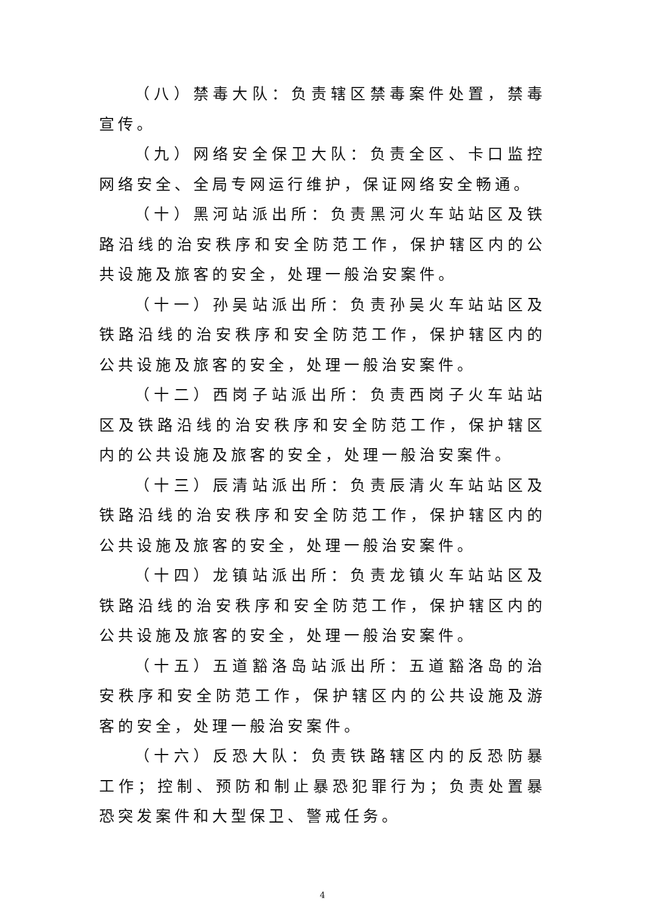（八）禁毒大队：负责辖区禁毒案件处置，禁毒宣传。
（九）网络安全保卫大队：负责全区、卡口监控网络安全、全局专网运行维护，保证网络安全畅通。
（十）黑河站派出所：负责黑河火车站站区及铁路沿线的治安秩序和安全防范工作，保护辖区内的公共设施及旅客的安全，处理一般治安案件。
（十一）孙吴站派出所：负责孙吴火车站站区及铁路沿线的治安秩序和安全防范工作，保护辖区内的公共设施及旅客的安全，处理一般治安案件。
（十二）西岗子站派出所：负责西岗子火车站站区及铁路沿线的治安秩序和安全防范工作，保护辖区内的公共设施及旅客的安全，处理一般治安案件。
（十三）辰清站派出所：负责辰清火车站站区及铁路沿线的治安秩序和安全防范工作，保护辖区内的公共设施及旅客的安全，处理一般治安案件。
（十四）龙镇站派出所：负责龙镇火车站站区及铁路沿线的治安秩序和安全防范工作，保护辖区内的公共设施及旅客的安全，处理一般治安案件。
（十五）五道豁洛岛站派出所：五道豁洛岛的治安秩序和安全防范工作，保护辖区内的公共设施及游客的安全，处理一般治安案件。
（十六）反恐大队：负责铁路辖区内的反恐防暴工作；控制、预防和制止暴恐犯罪行为；负责处置暴恐突发案件和大型保卫、警戒任务。
4